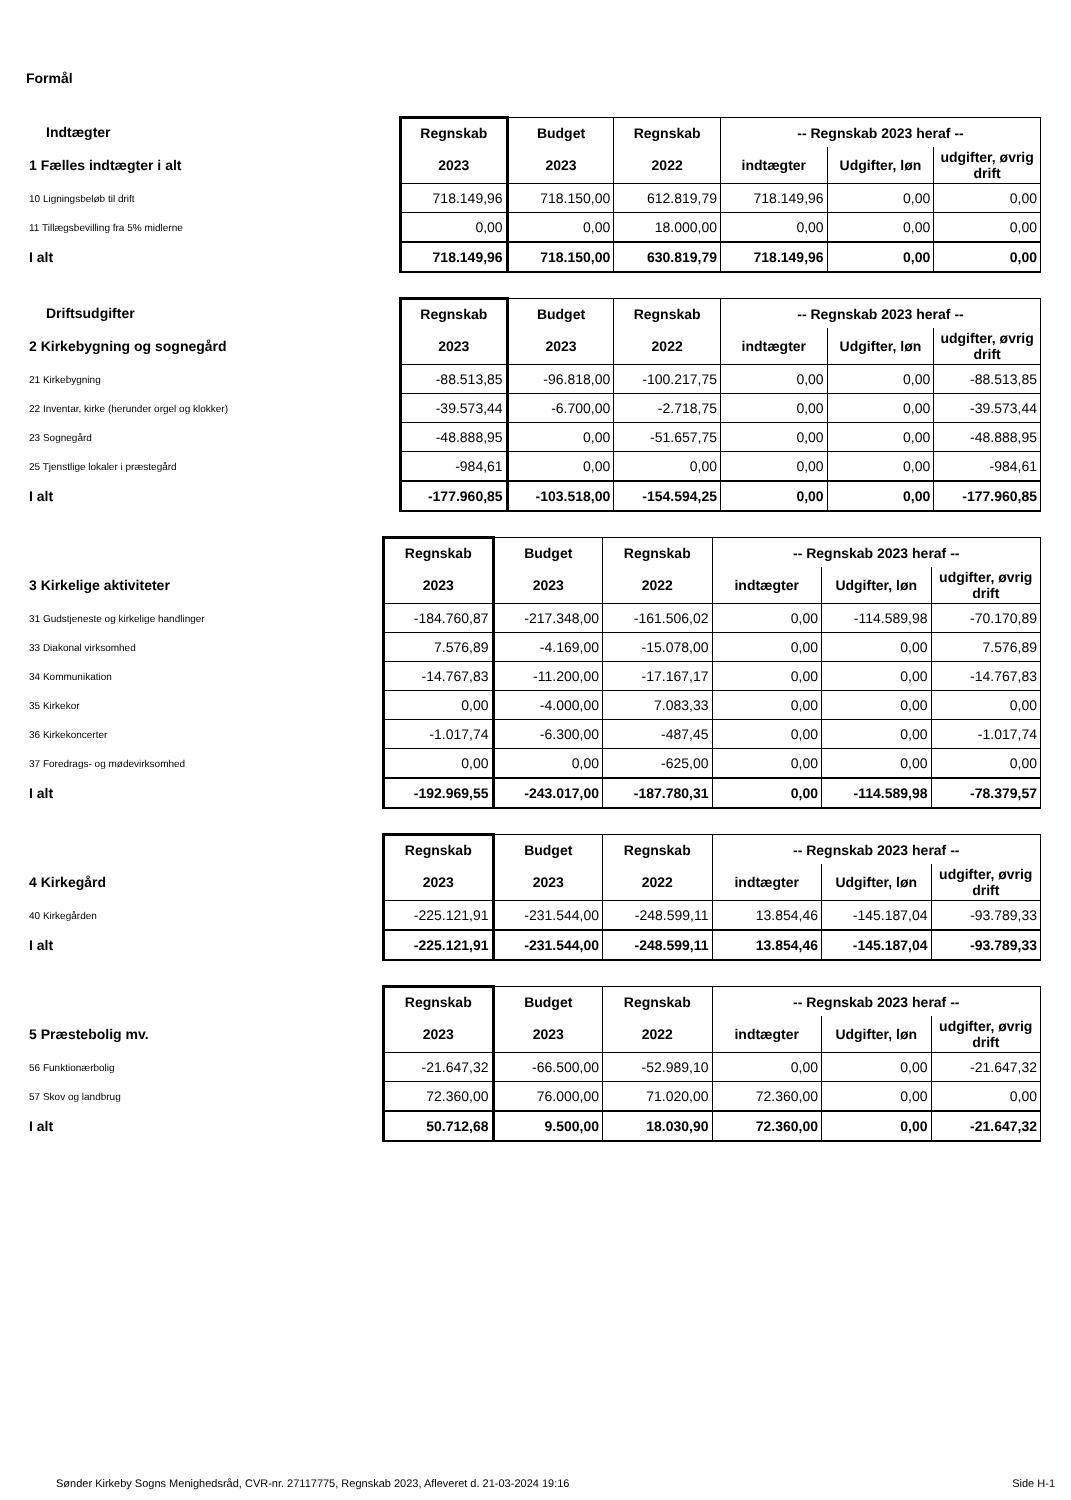Formål
| Indtægter | Regnskab | Budget | Regnskab | -- Regnskab 2023 heraf -- | | |
| --- | --- | --- | --- | --- | --- | --- |
| 1 Fælles indtægter i alt | 2023 | 2023 | 2022 | indtægter | Udgifter, løn | udgifter, øvrig drift |
| 10 Ligningsbeløb til drift | 718.149,96 | 718.150,00 | 612.819,79 | 718.149,96 | 0,00 | 0,00 |
| 11 Tillægsbevilling fra 5% midlerne | 0,00 | 0,00 | 18.000,00 | 0,00 | 0,00 | 0,00 |
| I alt | 718.149,96 | 718.150,00 | 630.819,79 | 718.149,96 | 0,00 | 0,00 |
| Driftsudgifter | Regnskab | Budget | Regnskab | -- Regnskab 2023 heraf -- | | |
| --- | --- | --- | --- | --- | --- | --- |
| 2 Kirkebygning og sognegård | 2023 | 2023 | 2022 | indtægter | Udgifter, løn | udgifter, øvrig drift |
| 21 Kirkebygning | -88.513,85 | -96.818,00 | -100.217,75 | 0,00 | 0,00 | -88.513,85 |
| 22 Inventar, kirke (herunder orgel og klokker) | -39.573,44 | -6.700,00 | -2.718,75 | 0,00 | 0,00 | -39.573,44 |
| 23 Sognegård | -48.888,95 | 0,00 | -51.657,75 | 0,00 | 0,00 | -48.888,95 |
| 25 Tjenstlige lokaler i præstegård | -984,61 | 0,00 | 0,00 | 0,00 | 0,00 | -984,61 |
| I alt | -177.960,85 | -103.518,00 | -154.594,25 | 0,00 | 0,00 | -177.960,85 |
| | Regnskab | Budget | Regnskab | -- Regnskab 2023 heraf -- | | |
| --- | --- | --- | --- | --- | --- | --- |
| 3 Kirkelige aktiviteter | 2023 | 2023 | 2022 | indtægter | Udgifter, løn | udgifter, øvrig drift |
| 31 Gudstjeneste og kirkelige handlinger | -184.760,87 | -217.348,00 | -161.506,02 | 0,00 | -114.589,98 | -70.170,89 |
| 33 Diakonal virksomhed | 7.576,89 | -4.169,00 | -15.078,00 | 0,00 | 0,00 | 7.576,89 |
| 34 Kommunikation | -14.767,83 | -11.200,00 | -17.167,17 | 0,00 | 0,00 | -14.767,83 |
| 35 Kirkekor | 0,00 | -4.000,00 | 7.083,33 | 0,00 | 0,00 | 0,00 |
| 36 Kirkekoncerter | -1.017,74 | -6.300,00 | -487,45 | 0,00 | 0,00 | -1.017,74 |
| 37 Foredrags- og mødevirksomhed | 0,00 | 0,00 | -625,00 | 0,00 | 0,00 | 0,00 |
| I alt | -192.969,55 | -243.017,00 | -187.780,31 | 0,00 | -114.589,98 | -78.379,57 |
| | Regnskab | Budget | Regnskab | -- Regnskab 2023 heraf -- | | |
| --- | --- | --- | --- | --- | --- | --- |
| 4 Kirkegård | 2023 | 2023 | 2022 | indtægter | Udgifter, løn | udgifter, øvrig drift |
| 40 Kirkegården | -225.121,91 | -231.544,00 | -248.599,11 | 13.854,46 | -145.187,04 | -93.789,33 |
| I alt | -225.121,91 | -231.544,00 | -248.599,11 | 13.854,46 | -145.187,04 | -93.789,33 |
| | Regnskab | Budget | Regnskab | -- Regnskab 2023 heraf -- | | |
| --- | --- | --- | --- | --- | --- | --- |
| 5 Præstebolig mv. | 2023 | 2023 | 2022 | indtægter | Udgifter, løn | udgifter, øvrig drift |
| 56 Funktionærbolig | -21.647,32 | -66.500,00 | -52.989,10 | 0,00 | 0,00 | -21.647,32 |
| 57 Skov og landbrug | 72.360,00 | 76.000,00 | 71.020,00 | 72.360,00 | 0,00 | 0,00 |
| I alt | 50.712,68 | 9.500,00 | 18.030,90 | 72.360,00 | 0,00 | -21.647,32 |
Sønder Kirkeby Sogns Menighedsråd, CVR-nr. 27117775, Regnskab 2023, Afleveret d. 21-03-2024 19:16 Side H-1